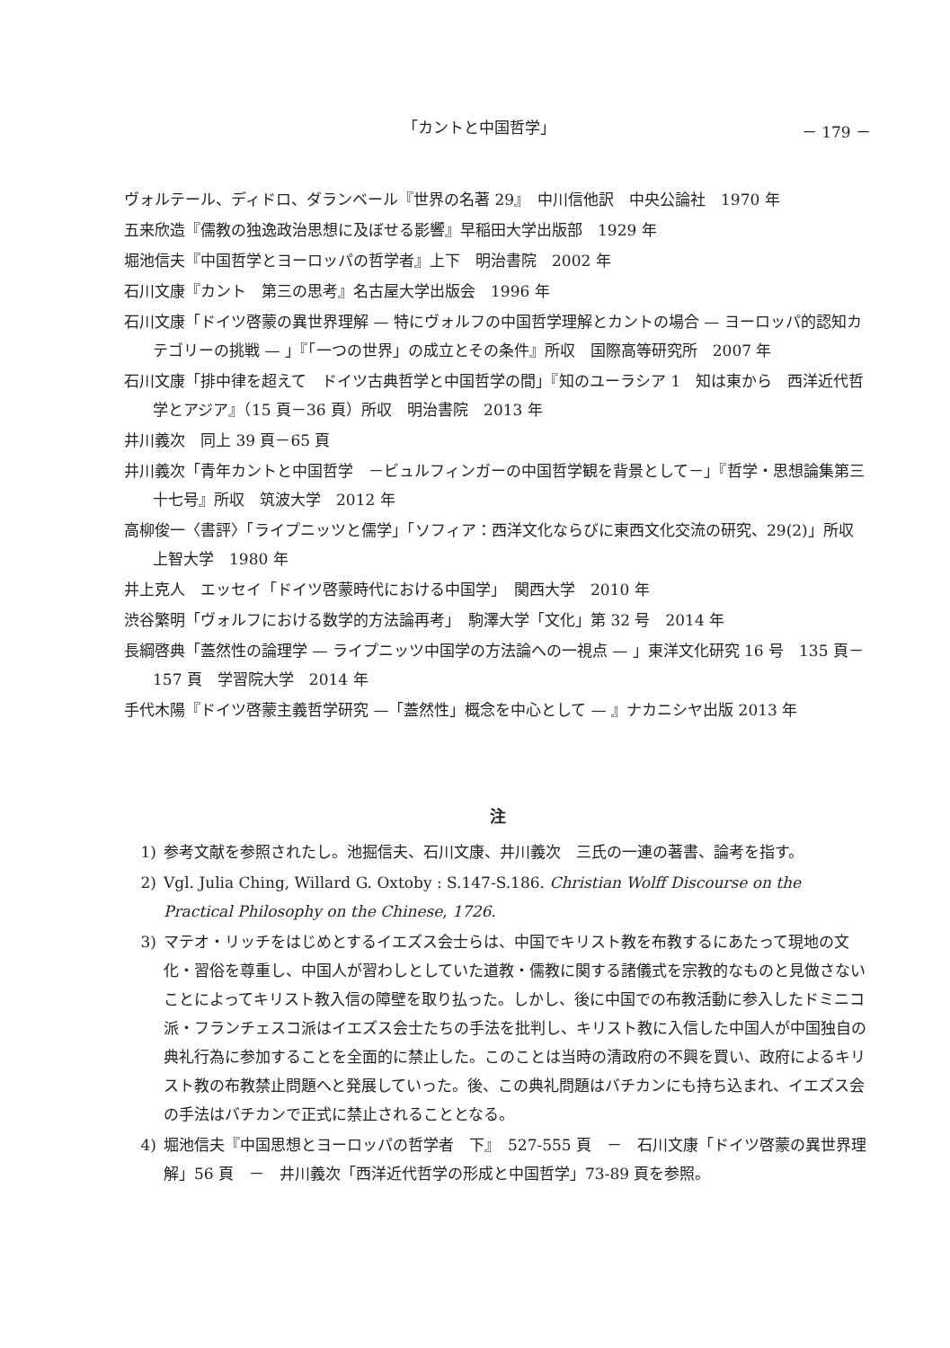「カントと中国哲学」 － 179 －
ヴォルテール、ディドロ、ダランベール『世界の名著 29』　中川信他訳　中央公論社　1970 年
五来欣造『儒教の独逸政治思想に及ぼせる影響』早稲田大学出版部　1929 年
堀池信夫『中国哲学とヨーロッパの哲学者』上下　明治書院　2002 年
石川文康『カント　第三の思考』名古屋大学出版会　1996 年
石川文康「ドイツ啓蒙の異世界理解 — 特にヴォルフの中国哲学理解とカントの場合 — ヨーロッパ的認知カテゴリーの挑戦 — 」『「一つの世界」の成立とその条件』所収　国際高等研究所　2007 年
石川文康「排中律を超えて　ドイツ古典哲学と中国哲学の間」『知のユーラシア 1　知は東から　西洋近代哲学とアジア』（15 頁－36 頁）所収　明治書院　2013 年
井川義次　同上 39 頁－65 頁
井川義次「青年カントと中国哲学　－ビュルフィンガーの中国哲学観を背景として－」『哲学・思想論集第三十七号』所収　筑波大学　2012 年
高柳俊一〈書評〉「ライプニッツと儒学」「ソフィア：西洋文化ならびに東西文化交流の研究、29(2)」所収　上智大学　1980 年
井上克人　エッセイ「ドイツ啓蒙時代における中国学」　関西大学　2010 年
渋谷繁明「ヴォルフにおける数学的方法論再考」　駒澤大学「文化」第 32 号　2014 年
長綱啓典「蓋然性の論理学 — ライプニッツ中国学の方法論への一視点 — 」東洋文化研究 16 号　135 頁－157 頁　学習院大学　2014 年
手代木陽『ドイツ啓蒙主義哲学研究 —「蓋然性」概念を中心として — 』ナカニシヤ出版 2013 年
注
1) 参考文献を参照されたし。池掘信夫、石川文康、井川義次　三氏の一連の著書、論考を指す。
2) Vgl. Julia Ching, Willard G. Oxtoby : S.147‑S.186. Christian Wolff Discourse on the Practical Philosophy on the Chinese, 1726.
3) マテオ・リッチをはじめとするイエズス会士らは、中国でキリスト教を布教するにあたって現地の文化・習俗を尊重し、中国人が習わしとしていた道教・儒教に関する諸儀式を宗教的なものと見做さないことによってキリスト教入信の障壁を取り払った。しかし、後に中国での布教活動に参入したドミニコ派・フランチェスコ派はイエズス会士たちの手法を批判し、キリスト教に入信した中国人が中国独自の典礼行為に参加することを全面的に禁止した。このことは当時の清政府の不興を買い、政府によるキリスト教の布教禁止問題へと発展していった。後、この典礼問題はバチカンにも持ち込まれ、イエズス会の手法はバチカンで正式に禁止されることとなる。
4) 堀池信夫『中国思想とヨーロッパの哲学者　下』　527‑555 頁　－　石川文康「ドイツ啓蒙の異世界理解」56 頁　－　井川義次「西洋近代哲学の形成と中国哲学」73‑89 頁を参照。